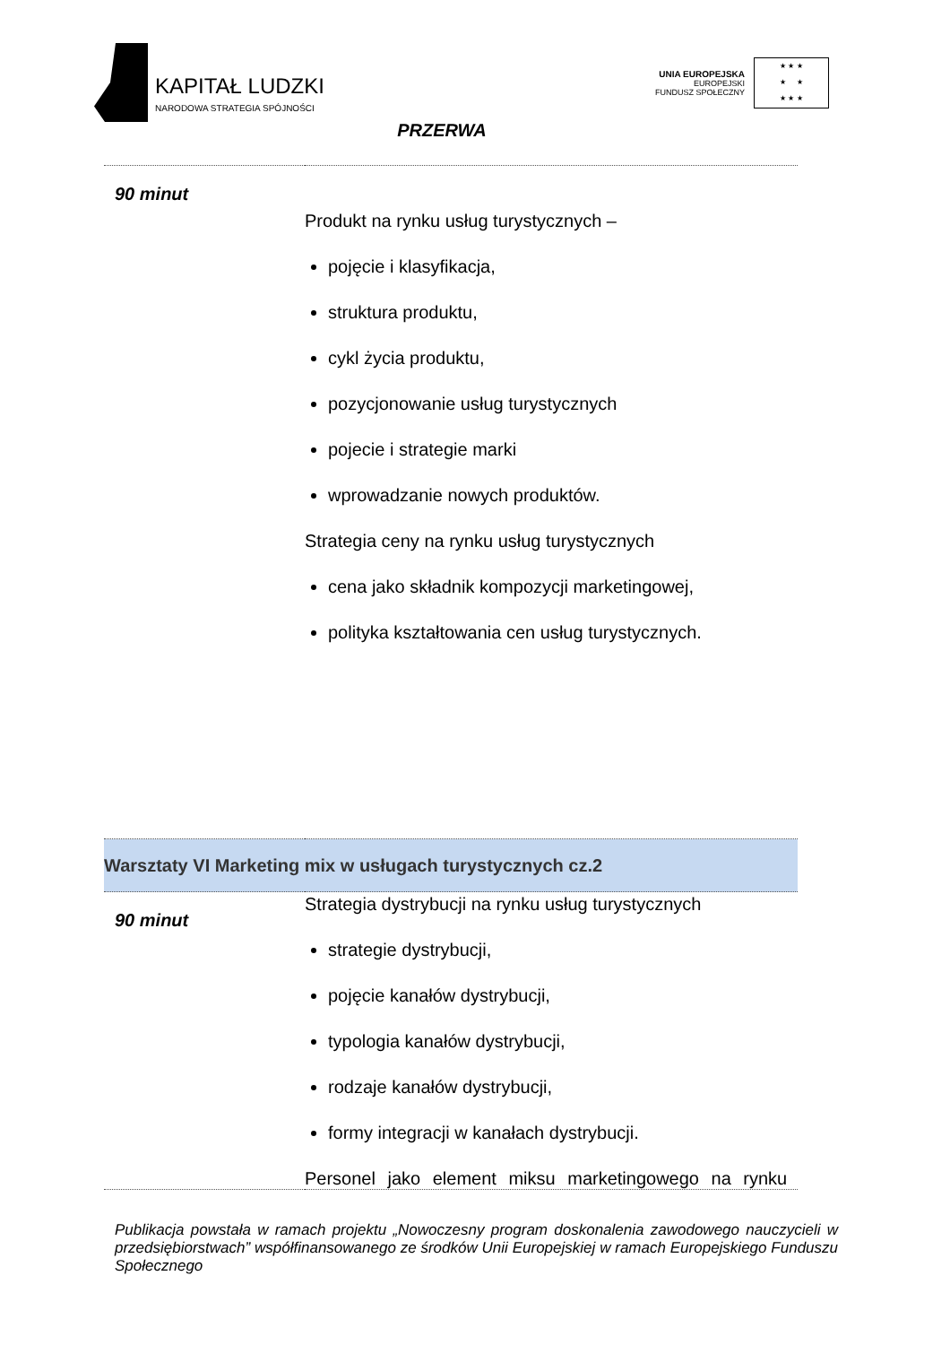KAPITAŁ LUDZKI
NARODOWA STRATEGIA SPÓJNOŚCI
UNIA EUROPEJSKA
EUROPEJSKI
FUNDUSZ SPOŁECZNY
★ ★ ★
★ ★
★ ★ ★
| PRZERWA | |
| 90 minut | Produkt na rynku usług turystycznych – pojęcie i klasyfikacja, struktura produktu, cykl życia produktu, pozycjonowanie usług turystycznych pojecie i strategie marki wprowadzanie nowych produktów. Strategia ceny na rynku usług turystycznych cena jako składnik kompozycji marketingowej, polityka kształtowania cen usług turystycznych. |
| Warsztaty VI Marketing mix w usługach turystycznych cz.2 | |
| 90 minut | Strategia dystrybucji na rynku usług turystycznych strategie dystrybucji, pojęcie kanałów dystrybucji, typologia kanałów dystrybucji, rodzaje kanałów dystrybucji, formy integracji w kanałach dystrybucji. Personel jako element miksu marketingowego na rynku |
Publikacja powstała w ramach projektu „Nowoczesny program doskonalenia zawodowego nauczycieli w przedsiębiorstwach” współfinansowanego ze środków Unii Europejskiej w ramach Europejskiego Funduszu Społecznego